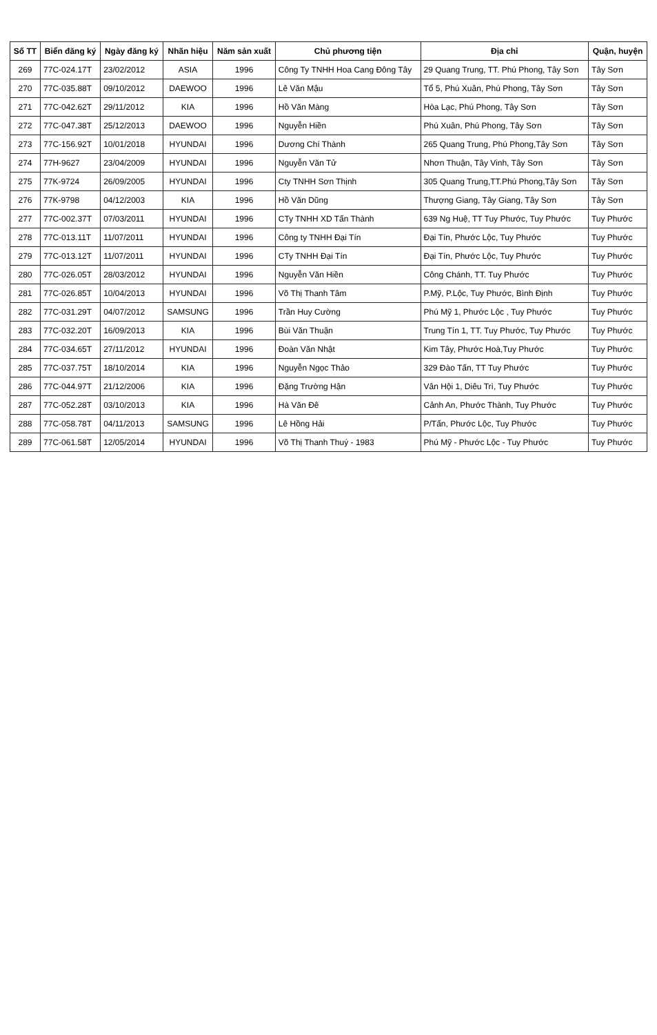| Số TT | Biển đăng ký | Ngày đăng ký | Nhãn hiệu | Năm sản xuất | Chủ phương tiện | Địa chỉ | Quận, huyện |
| --- | --- | --- | --- | --- | --- | --- | --- |
| 269 | 77C-024.17T | 23/02/2012 | ASIA | 1996 | Công Ty TNHH Hoa Cang Đông Tây | 29 Quang Trung, TT. Phú Phong, Tây Sơn | Tây Sơn |
| 270 | 77C-035.88T | 09/10/2012 | DAEWOO | 1996 | Lê Văn Mậu | Tổ 5, Phú Xuân, Phú Phong, Tây Sơn | Tây Sơn |
| 271 | 77C-042.62T | 29/11/2012 | KIA | 1996 | Hồ Văn Màng | Hòa Lạc, Phú Phong, Tây Sơn | Tây Sơn |
| 272 | 77C-047.38T | 25/12/2013 | DAEWOO | 1996 | Nguyễn Hiền | Phú Xuân, Phú Phong, Tây Sơn | Tây Sơn |
| 273 | 77C-156.92T | 10/01/2018 | HYUNDAI | 1996 | Dương Chí Thành | 265 Quang Trung, Phú Phong,Tây Sơn | Tây Sơn |
| 274 | 77H-9627 | 23/04/2009 | HYUNDAI | 1996 | Nguyễn Văn Tử | Nhơn Thuận, Tây Vinh, Tây Sơn | Tây Sơn |
| 275 | 77K-9724 | 26/09/2005 | HYUNDAI | 1996 | Cty TNHH Sơn Thịnh | 305 Quang Trung,TT.Phú Phong,Tây Sơn | Tây Sơn |
| 276 | 77K-9798 | 04/12/2003 | KIA | 1996 | Hồ Văn Dũng | Thượng Giang, Tây Giang, Tây Sơn | Tây Sơn |
| 277 | 77C-002.37T | 07/03/2011 | HYUNDAI | 1996 | CTy TNHH XD Tấn Thành | 639 Ng Huệ, TT Tuy Phước, Tuy Phước | Tuy Phước |
| 278 | 77C-013.11T | 11/07/2011 | HYUNDAI | 1996 | Công ty TNHH Đại Tín | Đại Tín, Phước Lộc, Tuy Phước | Tuy Phước |
| 279 | 77C-013.12T | 11/07/2011 | HYUNDAI | 1996 | CTy TNHH Đại Tín | Đại Tín, Phước Lộc, Tuy Phước | Tuy Phước |
| 280 | 77C-026.05T | 28/03/2012 | HYUNDAI | 1996 | Nguyễn Văn Hiền | Công Chánh, TT. Tuy Phước | Tuy Phước |
| 281 | 77C-026.85T | 10/04/2013 | HYUNDAI | 1996 | Võ Thị Thanh Tâm | P.Mỹ, P.Lộc, Tuy Phước, Bình Định | Tuy Phước |
| 282 | 77C-031.29T | 04/07/2012 | SAMSUNG | 1996 | Trần Huy Cường | Phú Mỹ 1, Phước Lộc , Tuy Phước | Tuy Phước |
| 283 | 77C-032.20T | 16/09/2013 | KIA | 1996 | Bùi Văn Thuận | Trung Tín 1, TT. Tuy Phước, Tuy Phước | Tuy Phước |
| 284 | 77C-034.65T | 27/11/2012 | HYUNDAI | 1996 | Đoàn Văn Nhật | Kim Tây, Phước Hoà,Tuy Phước | Tuy Phước |
| 285 | 77C-037.75T | 18/10/2014 | KIA | 1996 | Nguyễn Ngọc Thảo | 329 Đào Tấn, TT Tuy Phước | Tuy Phước |
| 286 | 77C-044.97T | 21/12/2006 | KIA | 1996 | Đặng Trường Hận | Vân Hội 1, Diêu Trì, Tuy Phước | Tuy Phước |
| 287 | 77C-052.28T | 03/10/2013 | KIA | 1996 | Hà Văn Đê | Cảnh An, Phước Thành, Tuy Phước | Tuy Phước |
| 288 | 77C-058.78T | 04/11/2013 | SAMSUNG | 1996 | Lê Hồng Hải | P/Tấn, Phước Lộc, Tuy Phước | Tuy Phước |
| 289 | 77C-061.58T | 12/05/2014 | HYUNDAI | 1996 | Võ Thị Thanh Thuý - 1983 | Phú Mỹ - Phước Lộc - Tuy Phước | Tuy Phước |